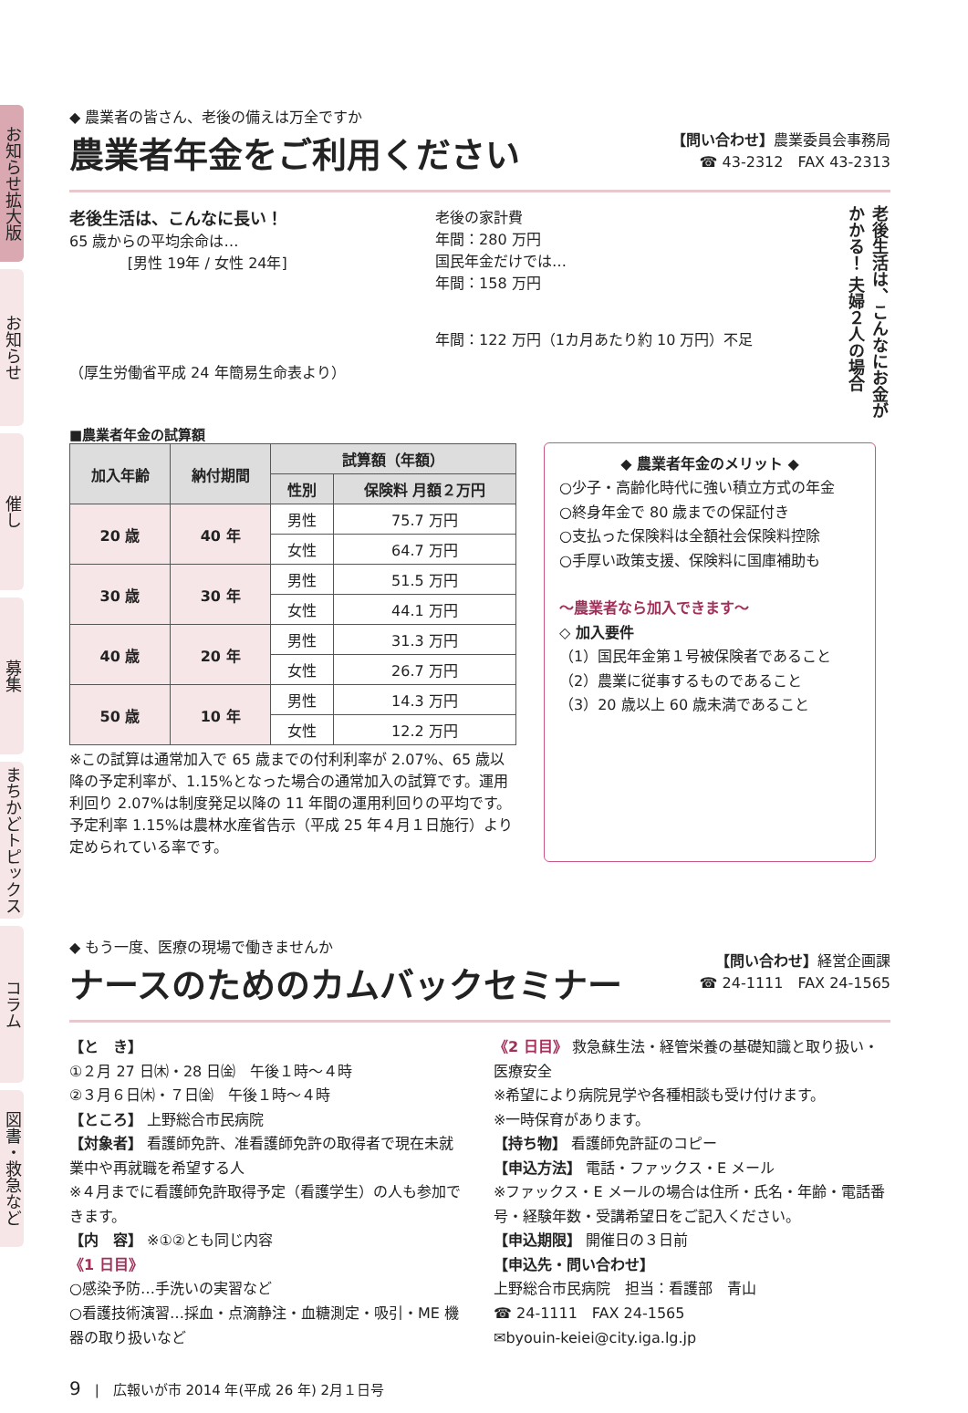お知らせ拡大版
お知らせ
催し
募集
まちかどトピックス
コラム
図書・救急など
◆ 農業者の皆さん、老後の備えは万全ですか
農業者年金をご利用ください
【問い合わせ】農業委員会事務局
☎ 43-2312　FAX 43-2313
老後生活は、こんなに長い！
65 歳からの平均余命は…
[男性 19年 / 女性 24年]
（厚生労働省平成 24 年簡易生命表より）
老後の家計費
年間：280 万円
国民年金だけでは…
年間：158 万円
年間：122 万円（1カ月あたり約 10 万円）不足
老後生活は、こんなにお金がかかる！ 夫婦２人の場合
■農業者年金の試算額
| 加入年齢 | 納付期間 | 試算額（年額） | |
| --- | --- | --- | --- |
| | | 性別 | 保険料 月額２万円 |
| 20 歳 | 40 年 | 男性 | 75.7 万円 |
| | | 女性 | 64.7 万円 |
| 30 歳 | 30 年 | 男性 | 51.5 万円 |
| | | 女性 | 44.1 万円 |
| 40 歳 | 20 年 | 男性 | 31.3 万円 |
| | | 女性 | 26.7 万円 |
| 50 歳 | 10 年 | 男性 | 14.3 万円 |
| | | 女性 | 12.2 万円 |
※この試算は通常加入で 65 歳までの付利利率が 2.07%、65 歳以降の予定利率が、1.15%となった場合の通常加入の試算です。運用利回り 2.07%は制度発足以降の 11 年間の運用利回りの平均です。予定利率 1.15%は農林水産省告示（平成 25 年４月１日施行）より定められている率です。
◆ 農業者年金のメリット ◆
○少子・高齢化時代に強い積立方式の年金
○終身年金で 80 歳までの保証付き
○支払った保険料は全額社会保険料控除
○手厚い政策支援、保険料に国庫補助も
〜農業者なら加入できます〜
◇ 加入要件
（1）国民年金第１号被保険者であること
（2）農業に従事するものであること
（3）20 歳以上 60 歳未満であること
◆ もう一度、医療の現場で働きませんか
ナースのためのカムバックセミナー
【問い合わせ】経営企画課
☎ 24-1111　FAX 24-1565
【と　き】
①２月 27 日㈭・28 日㈮　午後１時〜４時
②３月６日㈭・７日㈮　午後１時〜４時
【ところ】 上野総合市民病院
【対象者】 看護師免許、准看護師免許の取得者で現在未就業中や再就職を希望する人
※４月までに看護師免許取得予定（看護学生）の人も参加できます。
【内　容】 ※①②とも同じ内容
《1 日目》
○感染予防…手洗いの実習など
○看護技術演習…採血・点滴静注・血糖測定・吸引・ME 機器の取り扱いなど
《2 日目》 救急蘇生法・経管栄養の基礎知識と取り扱い・医療安全
※希望により病院見学や各種相談も受け付けます。
※一時保育があります。
【持ち物】 看護師免許証のコピー
【申込方法】 電話・ファックス・E メール
※ファックス・E メールの場合は住所・氏名・年齢・電話番号・経験年数・受講希望日をご記入ください。
【申込期限】 開催日の３日前
【申込先・問い合わせ】
上野総合市民病院　担当：看護部　青山
☎ 24-1111　FAX 24-1565
✉byouin-keiei@city.iga.lg.jp
9　|　広報いが市 2014 年(平成 26 年) 2月１日号